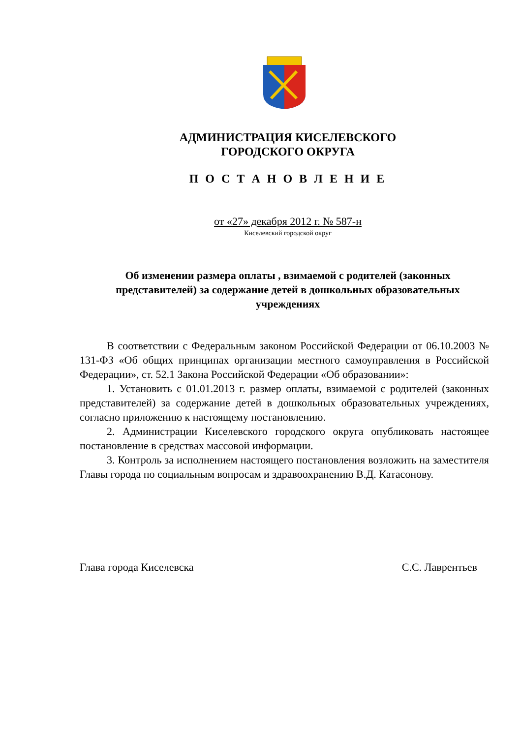АДМИНИСТРАЦИЯ КИСЕЛЕВСКОГО
ГОРОДСКОГО ОКРУГА
П О С Т А Н О В Л Е Н И Е
от «27» декабря 2012 г. № 587-н
Киселевский городской округ
Об изменении размера оплаты , взимаемой с родителей (законных представителей) за содержание детей в дошкольных образовательных учреждениях
В соответствии с Федеральным законом Российской Федерации от 06.10.2003 № 131-ФЗ «Об общих принципах организации местного самоуправления в Российской Федерации», ст. 52.1 Закона Российской Федерации «Об образовании»:
1. Установить с 01.01.2013 г. размер оплаты, взимаемой с родителей (законных представителей) за содержание детей в дошкольных образовательных учреждениях, согласно приложению к настоящему постановлению.
2. Администрации Киселевского городского округа опубликовать настоящее постановление в средствах массовой информации.
3. Контроль за исполнением настоящего постановления возложить на заместителя Главы города по социальным вопросам и здравоохранению В.Д. Катасонову.
Глава города Киселевска С.С. Лаврентьев